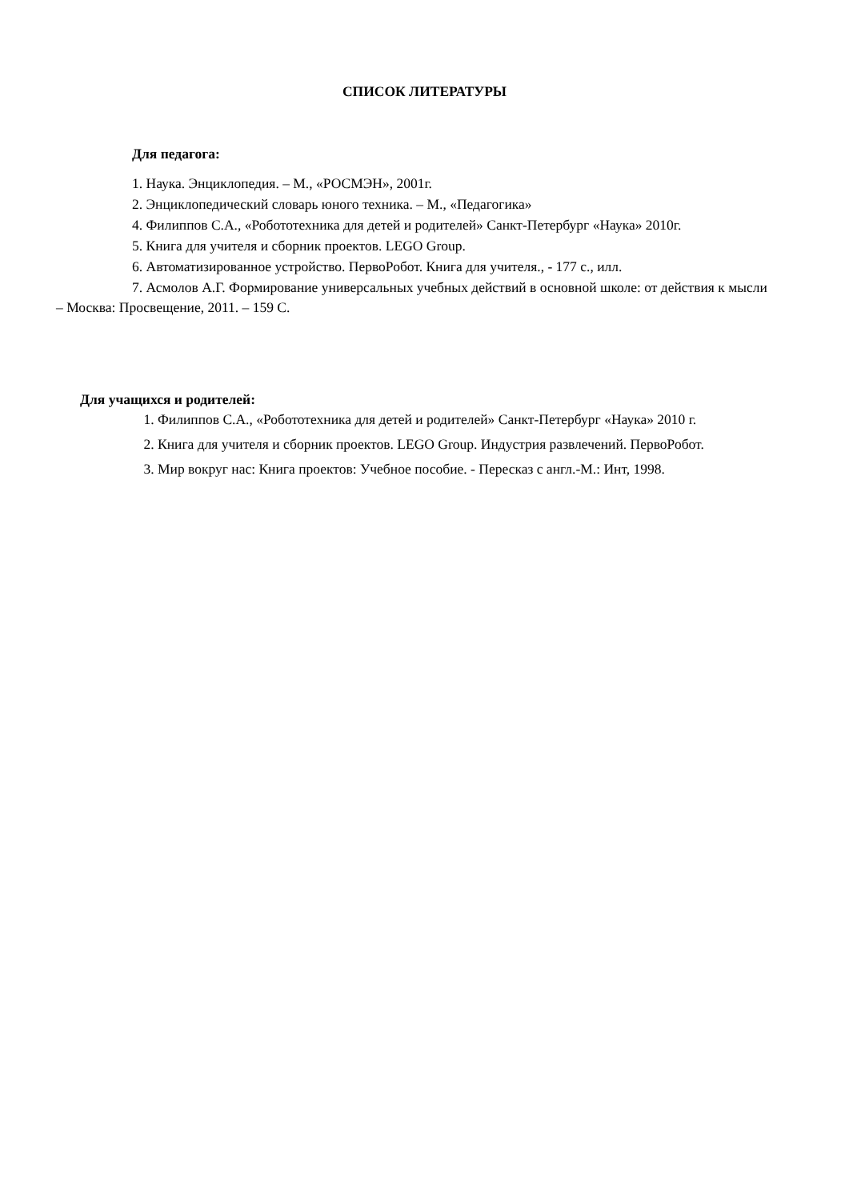СПИСОК ЛИТЕРАТУРЫ
Для педагога:
1. Наука. Энциклопедия. – М., «РОСМЭН», 2001г.
2. Энциклопедический словарь юного техника. – М., «Педагогика»
4. Филиппов С.А., «Робототехника для детей и родителей» Санкт-Петербург «Наука» 2010г.
5. Книга для учителя и сборник проектов. LEGO Group.
6. Автоматизированное устройство. ПервоРобот. Книга для учителя., - 177 с., илл.
7. Асмолов А.Г. Формирование универсальных учебных действий в основной школе: от действия к мысли – Москва: Просвещение, 2011. – 159 С.
Для учащихся и родителей:
1. Филиппов С.А., «Робототехника для детей и родителей» Санкт-Петербург «Наука» 2010 г.
2. Книга для учителя и сборник проектов. LEGO Group. Индустрия развлечений. ПервоРобот.
3. Мир вокруг нас: Книга проектов: Учебное пособие. - Пересказ с англ.-М.: Инт, 1998.